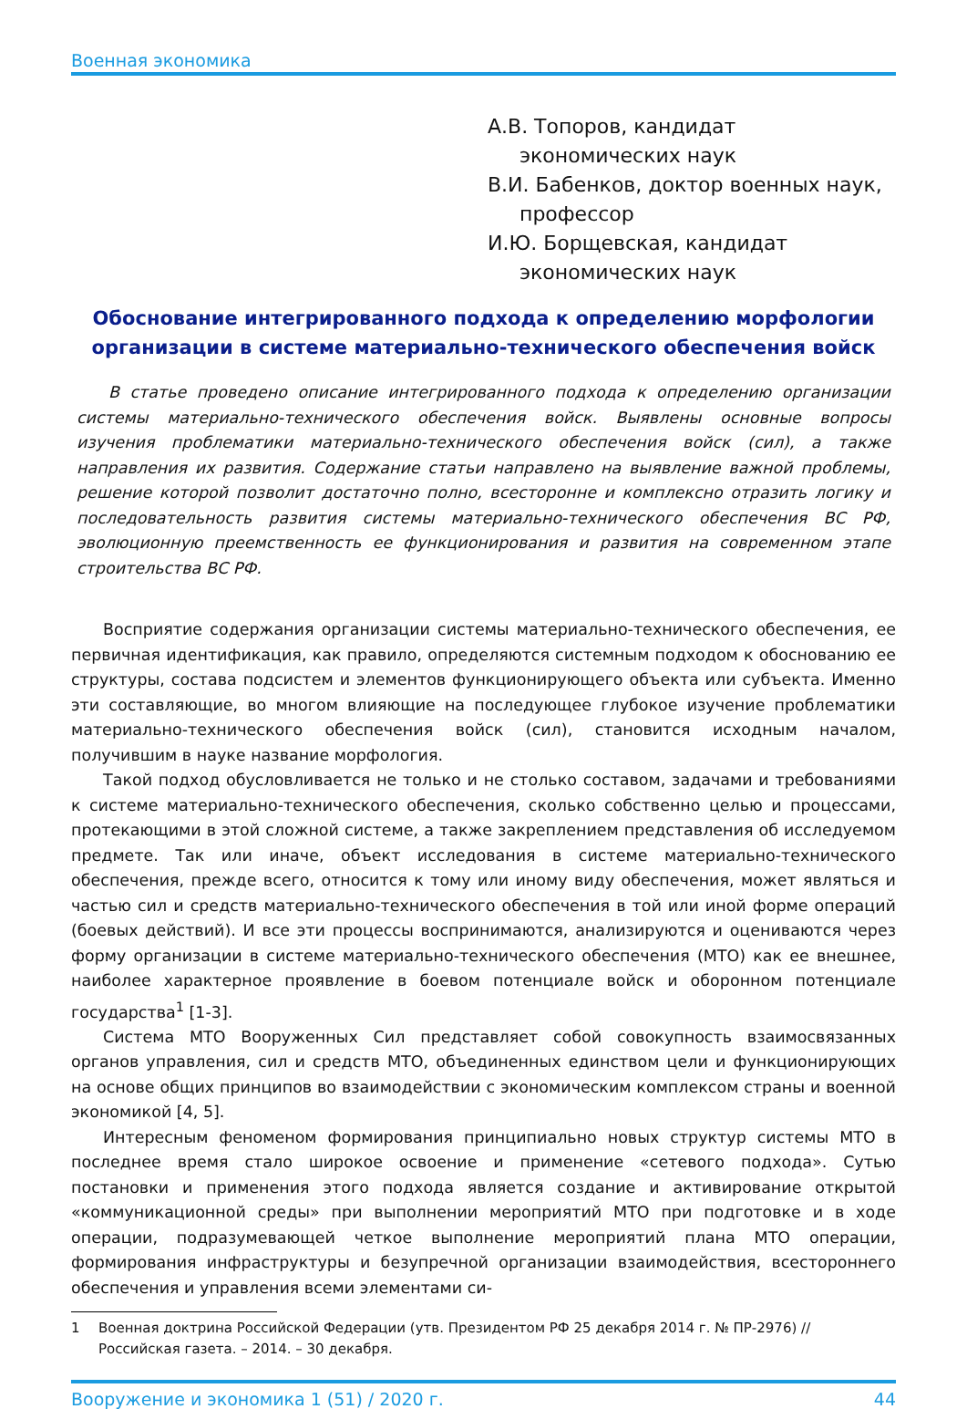Военная экономика
А.В. Топоров, кандидат экономических наук
В.И. Бабенков, доктор военных наук, профессор
И.Ю. Борщевская, кандидат экономических наук
Обоснование интегрированного подхода к определению морфологии организации в системе материально-технического обеспечения войск
В статье проведено описание интегрированного подхода к определению организации системы материально-технического обеспечения войск. Выявлены основные вопросы изучения проблематики материально-технического обеспечения войск (сил), а также направления их развития. Содержание статьи направлено на выявление важной проблемы, решение которой позволит достаточно полно, всесторонне и комплексно отразить логику и последовательность развития системы материально-технического обеспечения ВС РФ, эволюционную преемственность ее функционирования и развития на современном этапе строительства ВС РФ.
Восприятие содержания организации системы материально-технического обеспечения, ее первичная идентификация, как правило, определяются системным подходом к обоснованию ее структуры, состава подсистем и элементов функционирующего объекта или субъекта. Именно эти составляющие, во многом влияющие на последующее глубокое изучение проблематики материально-технического обеспечения войск (сил), становится исходным началом, получившим в науке название морфология.
Такой подход обусловливается не только и не столько составом, задачами и требованиями к системе материально-технического обеспечения, сколько собственно целью и процессами, протекающими в этой сложной системе, а также закреплением представления об исследуемом предмете. Так или иначе, объект исследования в системе материально-технического обеспечения, прежде всего, относится к тому или иному виду обеспечения, может являться и частью сил и средств материально-технического обеспечения в той или иной форме операций (боевых действий). И все эти процессы воспринимаются, анализируются и оцениваются через форму организации в системе материально-технического обеспечения (МТО) как ее внешнее, наиболее характерное проявление в боевом потенциале войск и оборонном потенциале государства<sup>1</sup> [1-3].
Система МТО Вооруженных Сил представляет собой совокупность взаимосвязанных органов управления, сил и средств МТО, объединенных единством цели и функционирующих на основе общих принципов во взаимодействии с экономическим комплексом страны и военной экономикой [4, 5].
Интересным феноменом формирования принципиально новых структур системы МТО в последнее время стало широкое освоение и применение «сетевого подхода». Сутью постановки и применения этого подхода является создание и активирование открытой «коммуникационной среды» при выполнении мероприятий МТО при подготовке и в ходе операции, подразумевающей четкое выполнение мероприятий плана МТО операции, формирования инфраструктуры и безупречной организации взаимодействия, всестороннего обеспечения и управления всеми элементами си-
1 Военная доктрина Российской Федерации (утв. Президентом РФ 25 декабря 2014 г. № ПР-2976) // Российская газета. – 2014. – 30 декабря.
Вооружение и экономика 1 (51) / 2020 г. 44